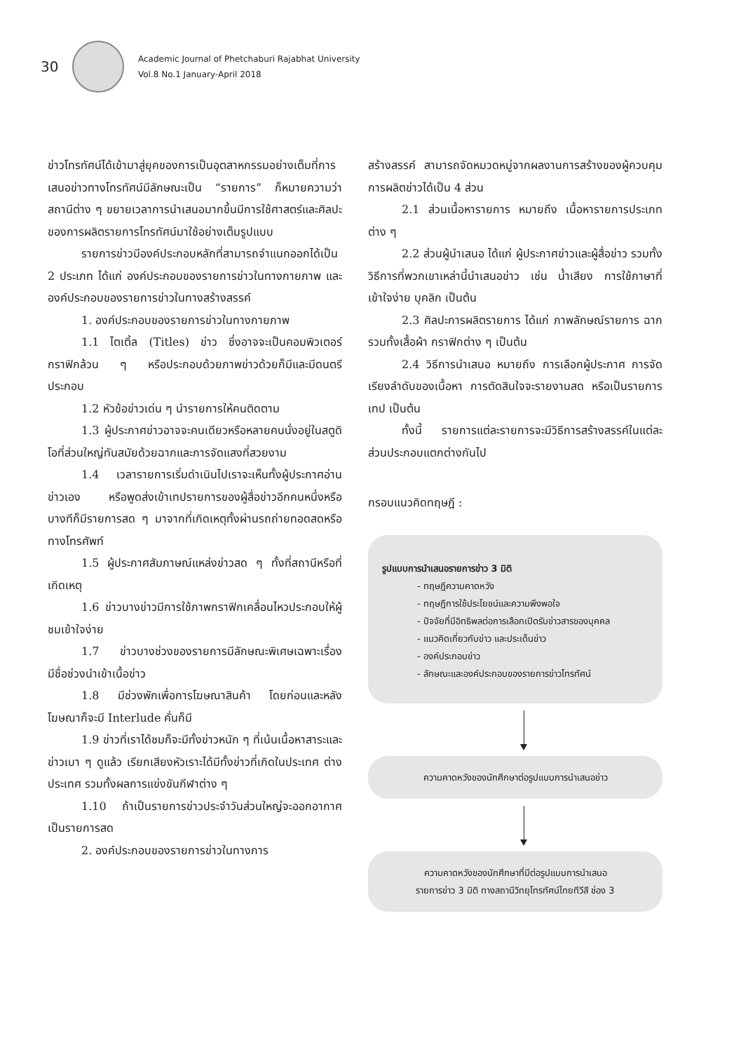30
Academic Journal of Phetchaburi Rajabhat University
Vol.8 No.1 January-April 2018
ข่าวโทรทัศน์ได้เข้ามาสู่ยุคของการเป็นอุตสาหกรรมอย่างเต็มที่การเสนอข่าวทางโทรทัศน์มีลักษณะเป็น “รายการ” ก็หมายความว่าสถานีต่าง ๆ ขยายเวลาการนำเสนอมากขึ้นมีการใช้ศาสตร์และศิลปะของการผลิตรายการโทรทัศน์มาใช้อย่างเต็มรูปแบบ
รายการข่าวมีองค์ประกอบหลักที่สามารถจำแนกออกได้เป็น 2 ประเภท ได้แก่ องค์ประกอบของรายการข่าวในทางกายภาพ และองค์ประกอบของรายการข่าวในทางสร้างสรรค์
1. องค์ประกอบของรายการข่าวในทางกายภาพ
1.1 ไตเติ้ล (Titles) ข่าว ซึ่งอาจจะเป็นคอมพิวเตอร์กราฟิกล้วน ๆ หรือประกอบด้วยภาพข่าวด้วยก็มีและมีดนตรีประกอบ
1.2 หัวข้อข่าวเด่น ๆ นำรายการให้คนติดตาม
1.3 ผู้ประกาศข่าวอาจจะคนเดียวหรือหลายคนนั่งอยู่ในสตูดิโอที่ส่วนใหญ่ทันสมัยด้วยฉากและการจัดแสงที่สวยงาม
1.4 เวลารายการเริ่มดำเนินไปเราจะเห็นทั้งผู้ประกาศอ่านข่าวเอง หรือพูดส่งเข้าเทปรายการของผู้สื่อข่าวอีกคนหนึ่งหรือบางทีก็มีรายการสด ๆ มาจากที่เกิดเหตุทั้งผ่านรถถ่ายทอดสดหรือทางโทรศัพท์
1.5 ผู้ประกาศสัมภาษณ์แหล่งข่าวสด ๆ ทั้งที่สถานีหรือที่เกิดเหตุ
1.6 ข่าวบางข่าวมีการใช้ภาพกราฟิกเคลื่อนไหวประกอบให้ผู้ชมเข้าใจง่าย
1.7 ข่าวบางช่วงของรายการมีลักษณะพิเศษเฉพาะเรื่อง มีชื่อช่วงนำเข้าเนื้อข่าว
1.8 มีช่วงพักเพื่อการโฆษณาสินค้า โดยก่อนและหลังโฆษณาก็จะมี Interlude คั่นก็มี
1.9 ข่าวที่เราได้ชมก็จะมีทั้งข่าวหนัก ๆ ที่เน้นเนื้อหาสาระและข่าวเบา ๆ ดูแล้ว เรียกเสียงหัวเราะได้มีทั้งข่าวที่เกิดในประเทศ ต่างประเทศ รวมทั้งผลการแข่งขันกีฬาต่าง ๆ
1.10 ถ้าเป็นรายการข่าวประจำวันส่วนใหญ่จะออกอากาศเป็นรายการสด
2. องค์ประกอบของรายการข่าวในทางการ
สร้างสรรค์ สามารถจัดหมวดหมู่จากผลงานการสร้างของผู้ควบคุมการผลิตข่าวได้เป็น 4 ส่วน
2.1 ส่วนเนื้อหารายการ หมายถึง เนื้อหารายการประเภทต่าง ๆ
2.2 ส่วนผู้นำเสนอ ได้แก่ ผู้ประกาศข่าวและผู้สื่อข่าว รวมทั้งวิธีการที่พวกเขาเหล่านี้นำเสนอข่าว เช่น น้ำเสียง การใช้ภาษาที่เข้าใจง่าย บุคลิก เป็นต้น
2.3 ศิลปะการผลิตรายการ ได้แก่ ภาพลักษณ์รายการ ฉาก รวมทั้งเสื้อผ้า กราฟิกต่าง ๆ เป็นต้น
2.4 วิธีการนำเสนอ หมายถึง การเลือกผู้ประกาศ การจัดเรียงลำดับของเนื้อหา การตัดสินใจจะรายงานสด หรือเป็นรายการเทป เป็นต้น
ทั้งนี้ รายการแต่ละรายการจะมีวิธีการสร้างสรรค์ในแต่ละส่วนประกอบแตกต่างกันไป
กรอบแนวคิดทฤษฎี :
รูปแบบการนำเสนอรายการข่าว 3 มิติ
- ทฤษฎีความคาดหวัง
- ทฤษฎีการใช้ประโยชน์และความพึงพอใจ
- ปัจจัยที่มีอิทธิพลต่อการเลือกเปิดรับข่าวสารของบุคคล
- แนวคิดเกี่ยวกับข่าว และประเด็นข่าว
- องค์ประกอบข่าว
- ลักษณะและองค์ประกอบของรายการข่าวโทรทัศน์
ความคาดหวังของนักศึกษาต่อรูปแบบการนำเสนอข่าว
ความคาดหวังของนักศึกษาที่มีต่อรูปแบบการนำเสนอ
รายการข่าว 3 มิติ ทางสถานีวิทยุโทรทัศน์ไทยทีวีสี ช่อง 3